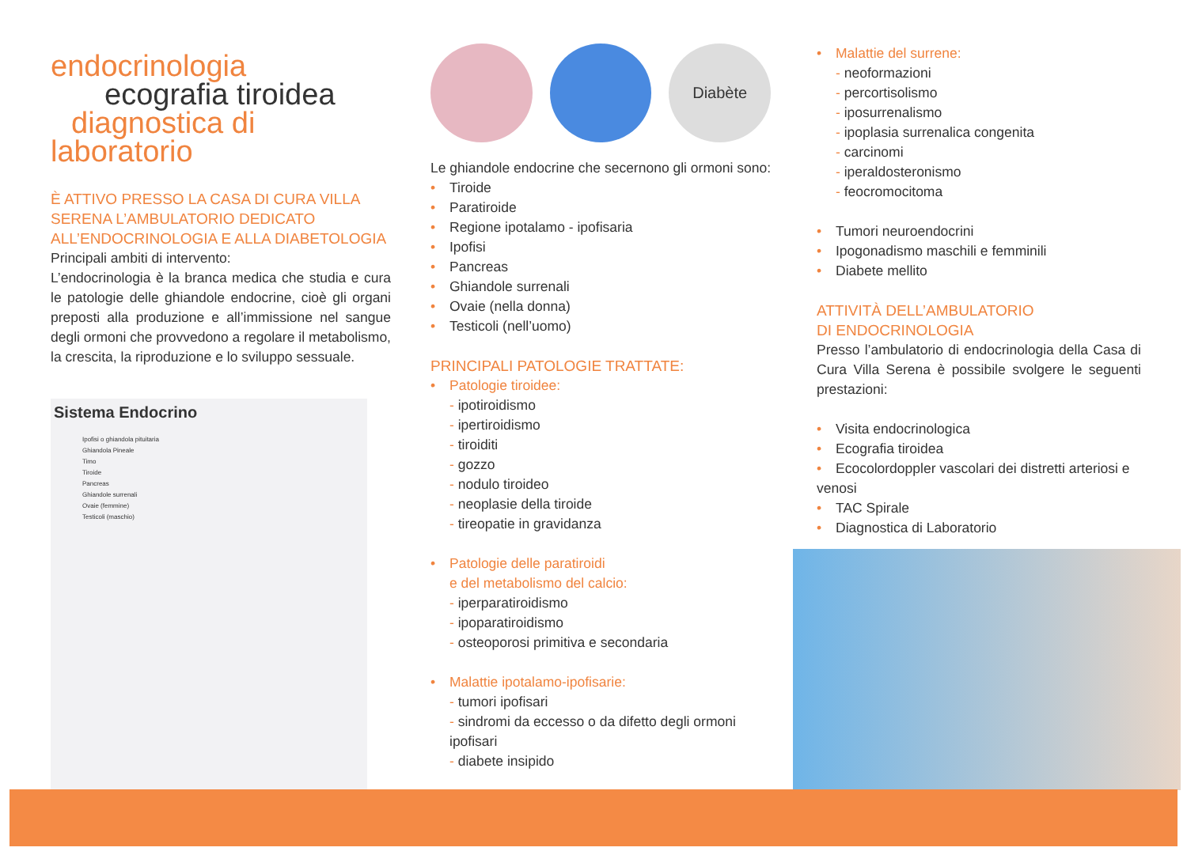endocrinologia
ecografia tiroidea
diagnostica di laboratorio
È ATTIVO PRESSO LA CASA DI CURA VILLA SERENA L’AMBULATORIO DEDICATO ALL’ENDOCRINOLOGIA E ALLA DIABETOLOGIA
Principali ambiti di intervento:
L’endocrinologia è la branca medica che studia e cura le patologie delle ghiandole endocrine, cioè gli organi preposti alla produzione e all’immissione nel sangue degli ormoni che provvedono a regolare il metabolismo, la crescita, la riproduzione e lo sviluppo sessuale.
Sistema Endocrino
Ipofisi o ghiandola pituitaria
Ghiandola Pineale
Timo
Tiroide
Pancreas
Ghiandole surrenali
Ovaie (femmine)
Testicoli (maschio)
Diabète
Le ghiandole endocrine che secernono gli ormoni sono:
• Tiroide
• Paratiroide
• Regione ipotalamo - ipofisaria
• Ipofisi
• Pancreas
• Ghiandole surrenali
• Ovaie (nella donna)
• Testicoli (nell’uomo)
PRINCIPALI PATOLOGIE TRATTATE:
• Patologie tiroidee:
- ipotiroidismo
- ipertiroidismo
- tiroiditi
- gozzo
- nodulo tiroideo
- neoplasie della tiroide
- tireopatie in gravidanza
• Patologie delle paratiroidi
e del metabolismo del calcio:
- iperparatiroidismo
- ipoparatiroidismo
- osteoporosi primitiva e secondaria
• Malattie ipotalamo-ipofisarie:
- tumori ipofisari
- sindromi da eccesso o da difetto degli ormoni ipofisari
- diabete insipido
• Malattie del surrene:
- neoformazioni
- percortisolismo
- iposurrenalismo
- ipoplasia surrenalica congenita
- carcinomi
- iperaldosteronismo
- feocromocitoma
• Tumori neuroendocrini
• Ipogonadismo maschili e femminili
• Diabete mellito
ATTIVITÀ DELL’AMBULATORIO
DI ENDOCRINOLOGIA
Presso l’ambulatorio di endocrinologia della Casa di Cura Villa Serena è possibile svolgere le seguenti prestazioni:
• Visita endocrinologica
• Ecografia tiroidea
• Ecocolordoppler vascolari dei distretti arteriosi e venosi
• TAC Spirale
• Diagnostica di Laboratorio